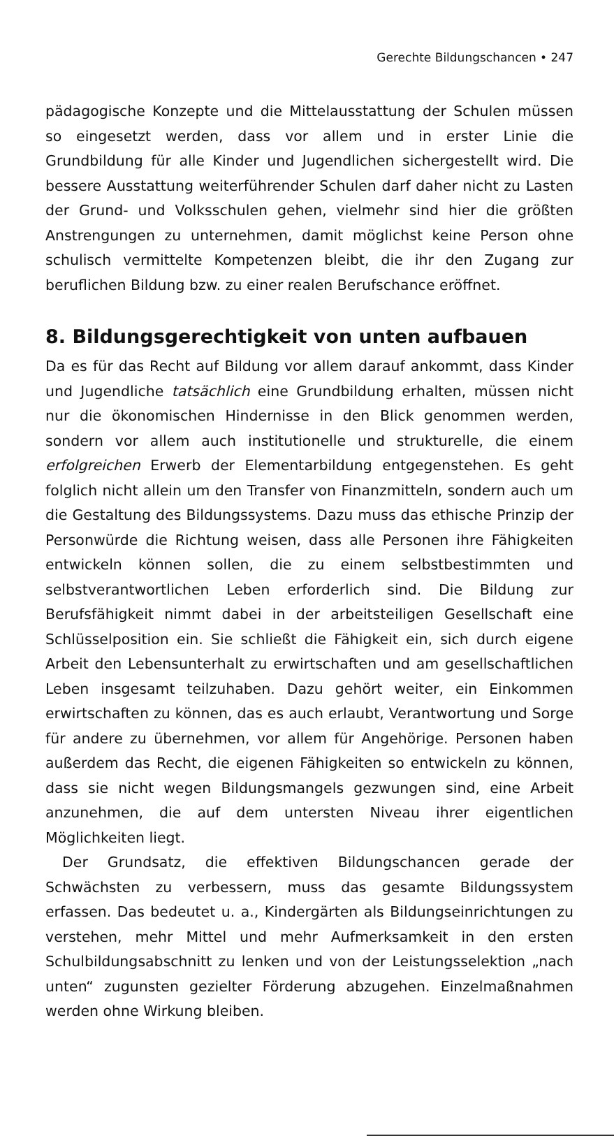Gerechte Bildungschancen • 247
pädagogische Konzepte und die Mittelausstattung der Schulen müssen so eingesetzt werden, dass vor allem und in erster Linie die Grundbildung für alle Kinder und Jugendlichen sichergestellt wird. Die bessere Ausstattung weiterführender Schulen darf daher nicht zu Lasten der Grund- und Volksschulen gehen, vielmehr sind hier die größten Anstrengungen zu unternehmen, damit möglichst keine Person ohne schulisch vermittelte Kompetenzen bleibt, die ihr den Zugang zur beruflichen Bildung bzw. zu einer realen Berufschance eröffnet.
8. Bildungsgerechtigkeit von unten aufbauen
Da es für das Recht auf Bildung vor allem darauf ankommt, dass Kinder und Jugendliche tatsächlich eine Grundbildung erhalten, müssen nicht nur die ökonomischen Hindernisse in den Blick genommen werden, sondern vor allem auch institutionelle und strukturelle, die einem erfolgreichen Erwerb der Elementarbildung entgegenstehen. Es geht folglich nicht allein um den Transfer von Finanzmitteln, sondern auch um die Gestaltung des Bildungssystems. Dazu muss das ethische Prinzip der Personwürde die Richtung weisen, dass alle Personen ihre Fähigkeiten entwickeln können sollen, die zu einem selbstbestimmten und selbstverantwortlichen Leben erforderlich sind. Die Bildung zur Berufsfähigkeit nimmt dabei in der arbeitsteiligen Gesellschaft eine Schlüsselposition ein. Sie schließt die Fähigkeit ein, sich durch eigene Arbeit den Lebensunterhalt zu erwirtschaften und am gesellschaftlichen Leben insgesamt teilzuhaben. Dazu gehört weiter, ein Einkommen erwirtschaften zu können, das es auch erlaubt, Verantwortung und Sorge für andere zu übernehmen, vor allem für Angehörige. Personen haben außerdem das Recht, die eigenen Fähigkeiten so entwickeln zu können, dass sie nicht wegen Bildungsmangels gezwungen sind, eine Arbeit anzunehmen, die auf dem untersten Niveau ihrer eigentlichen Möglichkeiten liegt.
Der Grundsatz, die effektiven Bildungschancen gerade der Schwächsten zu verbessern, muss das gesamte Bildungssystem erfassen. Das bedeutet u. a., Kindergärten als Bildungseinrichtungen zu verstehen, mehr Mittel und mehr Aufmerksamkeit in den ersten Schulbildungsabschnitt zu lenken und von der Leistungsselektion „nach unten“ zugunsten gezielter Förderung abzugehen. Einzelmaßnahmen werden ohne Wirkung bleiben.